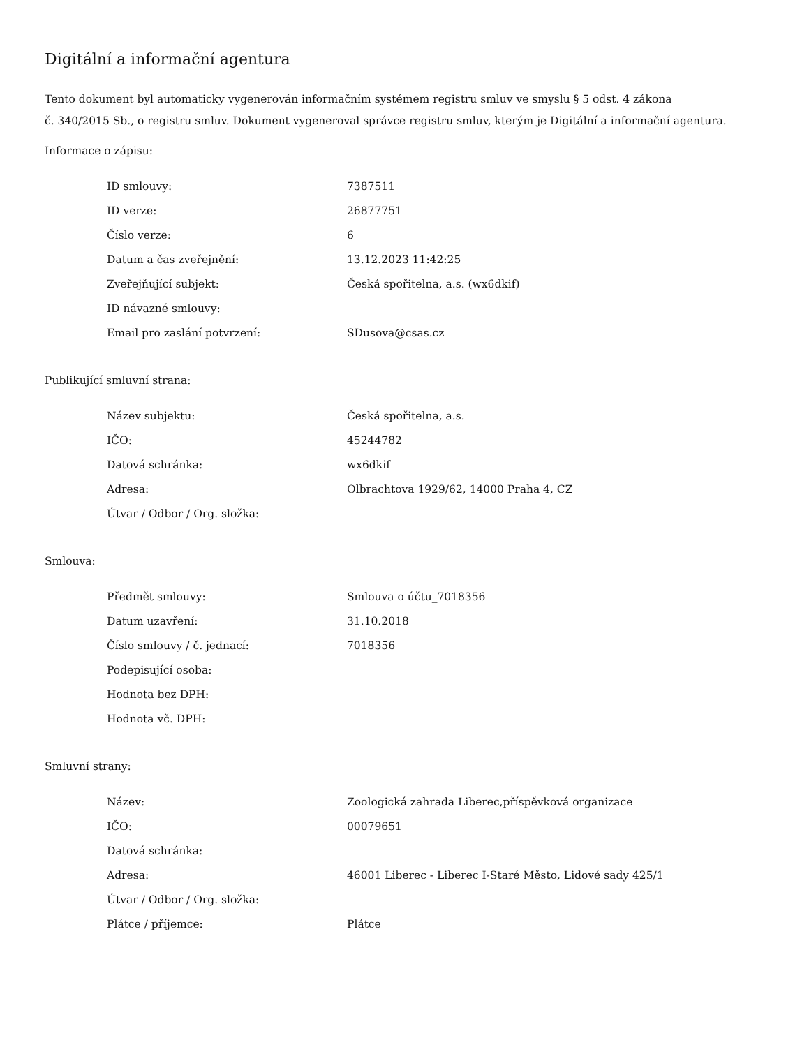Digitální a informační agentura
Tento dokument byl automaticky vygenerován informačním systémem registru smluv ve smyslu § 5 odst. 4 zákona
č. 340/2015 Sb., o registru smluv. Dokument vygeneroval správce registru smluv, kterým je Digitální a informační agentura.
Informace o zápisu:
| ID smlouvy: | 7387511 |
| ID verze: | 26877751 |
| Číslo verze: | 6 |
| Datum a čas zveřejnění: | 13.12.2023 11:42:25 |
| Zveřejňující subjekt: | Česká spořitelna, a.s. (wx6dkif) |
| ID návazné smlouvy: | |
| Email pro zaslání potvrzení: | SDusova@csas.cz |
Publikující smluvní strana:
| Název subjektu: | Česká spořitelna, a.s. |
| IČO: | 45244782 |
| Datová schránka: | wx6dkif |
| Adresa: | Olbrachtova 1929/62, 14000 Praha 4, CZ |
| Útvar / Odbor / Org. složka: | |
Smlouva:
| Předmět smlouvy: | Smlouva o účtu_7018356 |
| Datum uzavření: | 31.10.2018 |
| Číslo smlouvy / č. jednací: | 7018356 |
| Podepisující osoba: | |
| Hodnota bez DPH: | |
| Hodnota vč. DPH: | |
Smluvní strany:
| Název: | Zoologická zahrada Liberec,příspěvková organizace |
| IČO: | 00079651 |
| Datová schránka: | |
| Adresa: | 46001 Liberec - Liberec I-Staré Město, Lidové sady 425/1 |
| Útvar / Odbor / Org. složka: | |
| Plátce / příjemce: | Plátce |